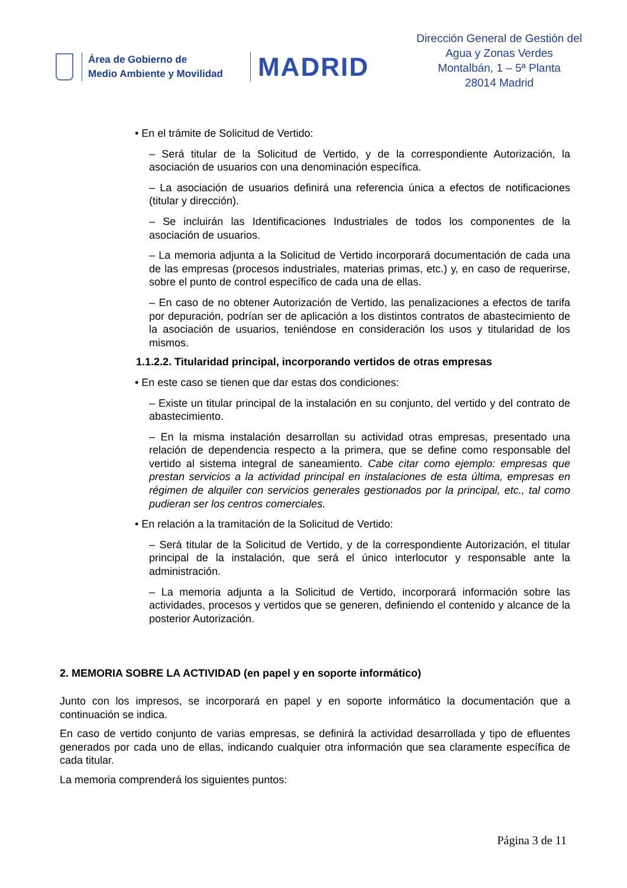Área de Gobierno de
Medio Ambiente y Movilidad
MADRID
Dirección General de Gestión del Agua y Zonas Verdes
Montalbán, 1 – 5ª Planta
28014 Madrid
• En el trámite de Solicitud de Vertido:
– Será titular de la Solicitud de Vertido, y de la correspondiente Autorización, la asociación de usuarios con una denominación específica.
– La asociación de usuarios definirá una referencia única a efectos de notificaciones (titular y dirección).
– Se incluirán las Identificaciones Industriales de todos los componentes de la asociación de usuarios.
– La memoria adjunta a la Solicitud de Vertido incorporará documentación de cada una de las empresas (procesos industriales, materias primas, etc.) y, en caso de requerirse, sobre el punto de control específico de cada una de ellas.
– En caso de no obtener Autorización de Vertido, las penalizaciones a efectos de tarifa por depuración, podrían ser de aplicación a los distintos contratos de abastecimiento de la asociación de usuarios, teniéndose en consideración los usos y titularidad de los mismos.
1.1.2.2. Titularidad principal, incorporando vertidos de otras empresas
• En este caso se tienen que dar estas dos condiciones:
– Existe un titular principal de la instalación en su conjunto, del vertido y del contrato de abastecimiento.
– En la misma instalación desarrollan su actividad otras empresas, presentado una relación de dependencia respecto a la primera, que se define como responsable del vertido al sistema integral de saneamiento. Cabe citar como ejemplo: empresas que prestan servicios a la actividad principal en instalaciones de esta última, empresas en régimen de alquiler con servicios generales gestionados por la principal, etc., tal como pudieran ser los centros comerciales.
• En relación a la tramitación de la Solicitud de Vertido:
– Será titular de la Solicitud de Vertido, y de la correspondiente Autorización, el titular principal de la instalación, que será el único interlocutor y responsable ante la administración.
– La memoria adjunta a la Solicitud de Vertido, incorporará información sobre las actividades, procesos y vertidos que se generen, definiendo el contenido y alcance de la posterior Autorización.
2. MEMORIA SOBRE LA ACTIVIDAD (en papel y en soporte informático)
Junto con los impresos, se incorporará en papel y en soporte informático la documentación que a continuación se indica.
En caso de vertido conjunto de varias empresas, se definirá la actividad desarrollada y tipo de efluentes generados por cada uno de ellas, indicando cualquier otra información que sea claramente específica de cada titular.
La memoria comprenderá los siguientes puntos:
Página 3 de 11